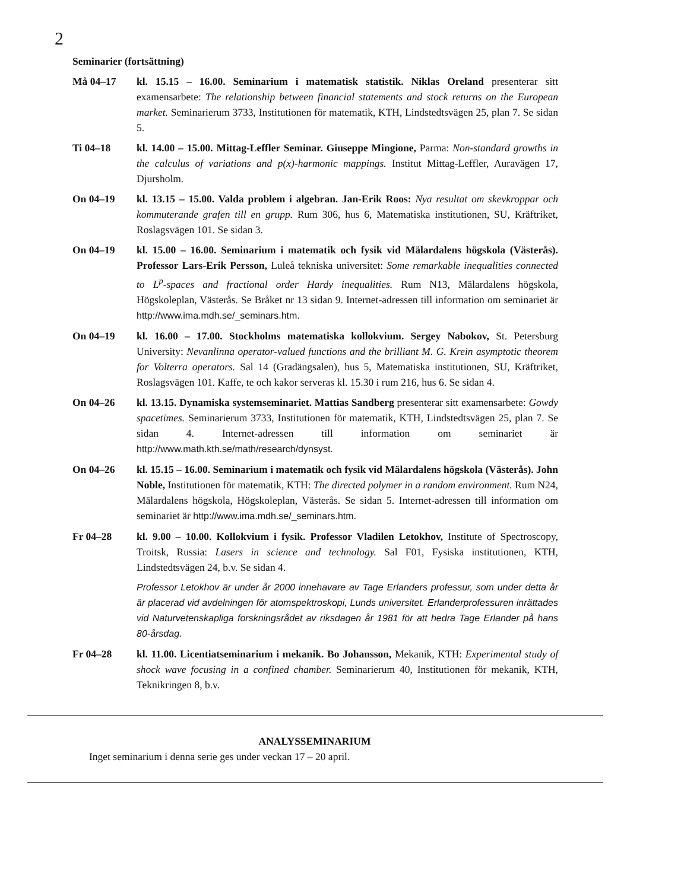2
Seminarier (fortsättning)
Må 04–17 kl. 15.15 – 16.00. Seminarium i matematisk statistik. Niklas Oreland presenterar sitt examensarbete: The relationship between financial statements and stock returns on the European market. Seminarierum 3733, Institutionen för matematik, KTH, Lindstedtsvägen 25, plan 7. Se sidan 5.
Ti 04–18 kl. 14.00 – 15.00. Mittag-Leffler Seminar. Giuseppe Mingione, Parma: Non-standard growths in the calculus of variations and p(x)-harmonic mappings. Institut Mittag-Leffler, Auravägen 17, Djursholm.
On 04–19 kl. 13.15 – 15.00. Valda problem i algebran. Jan-Erik Roos: Nya resultat om skevkroppar och kommuterande grafen till en grupp. Rum 306, hus 6, Matematiska institutionen, SU, Kräftriket, Roslagsvägen 101. Se sidan 3.
On 04–19 kl. 15.00 – 16.00. Seminarium i matematik och fysik vid Mälardalens högskola (Västerås). Professor Lars-Erik Persson, Luleå tekniska universitet: Some remarkable inequalities connected to L<sup>p</sup>-spaces and fractional order Hardy inequalities. Rum N13, Mälardalens högskola, Högskoleplan, Västerås. Se Bråket nr 13 sidan 9. Internet-adressen till information om seminariet är http://www.ima.mdh.se/_seminars.htm.
On 04–19 kl. 16.00 – 17.00. Stockholms matematiska kollokvium. Sergey Nabokov, St. Petersburg University: Nevanlinna operator-valued functions and the brilliant M. G. Krein asymptotic theorem for Volterra operators. Sal 14 (Gradängsalen), hus 5, Matematiska institutionen, SU, Kräftriket, Roslagsvägen 101. Kaffe, te och kakor serveras kl. 15.30 i rum 216, hus 6. Se sidan 4.
On 04–26 kl. 13.15. Dynamiska systemseminariet. Mattias Sandberg presenterar sitt examensarbete: Gowdy spacetimes. Seminarierum 3733, Institutionen för matematik, KTH, Lindstedtsvägen 25, plan 7. Se sidan 4. Internet-adressen till information om seminariet är http://www.math.kth.se/math/research/dynsyst.
On 04–26 kl. 15.15 – 16.00. Seminarium i matematik och fysik vid Mälardalens högskola (Västerås). John Noble, Institutionen för matematik, KTH: The directed polymer in a random environment. Rum N24, Mälardalens högskola, Högskoleplan, Västerås. Se sidan 5. Internet-adressen till information om seminariet är http://www.ima.mdh.se/_seminars.htm.
Fr 04–28 kl. 9.00 – 10.00. Kollokvium i fysik. Professor Vladilen Letokhov, Institute of Spectroscopy, Troitsk, Russia: Lasers in science and technology. Sal F01, Fysiska institutionen, KTH, Lindstedtsvägen 24, b.v. Se sidan 4.
Professor Letokhov är under år 2000 innehavare av Tage Erlanders professur, som under detta år är placerad vid avdelningen för atomspektroskopi, Lunds universitet. Erlanderprofessuren inrättades vid Naturvetenskapliga forskningsrådet av riksdagen år 1981 för att hedra Tage Erlander på hans 80-årsdag.
Fr 04–28 kl. 11.00. Licentiatseminarium i mekanik. Bo Johansson, Mekanik, KTH: Experimental study of shock wave focusing in a confined chamber. Seminarierum 40, Institutionen för mekanik, KTH, Teknikringen 8, b.v.
ANALYSSEMINARIUM
Inget seminarium i denna serie ges under veckan 17 – 20 april.